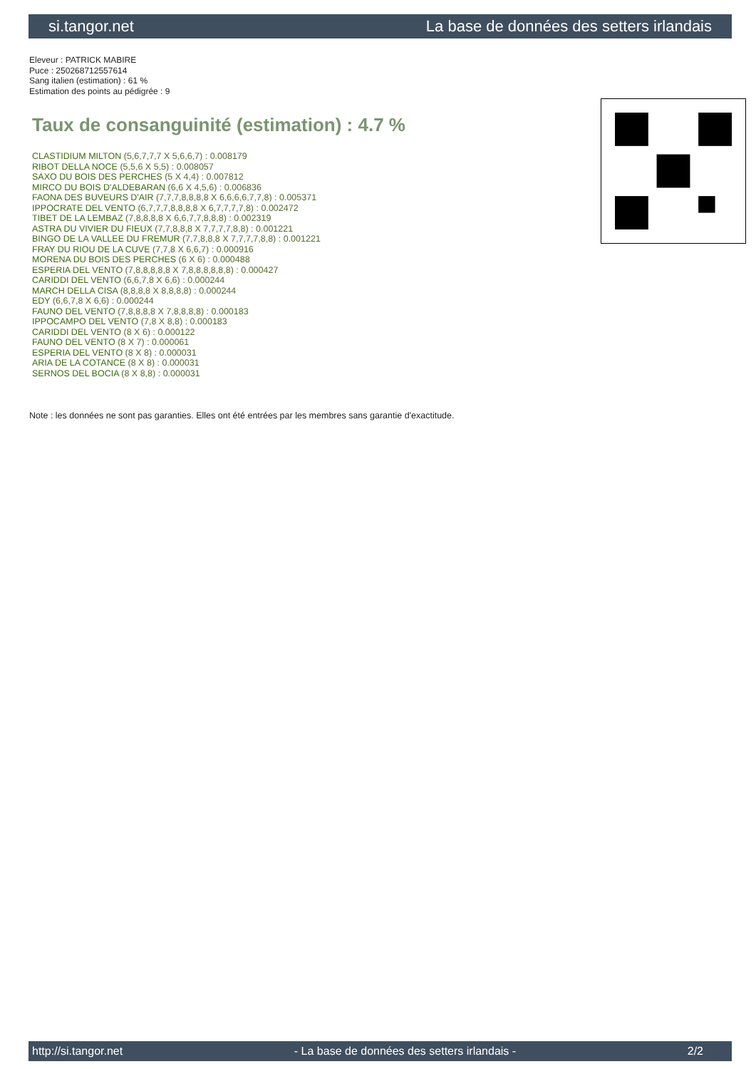si.tangor.net La base de données des setters irlandais
Eleveur : PATRICK MABIRE
Puce : 250268712557614
Sang italien (estimation) : 61 %
Estimation des points au pédigrée : 9
Taux de consanguinité (estimation) : 4.7 %
CLASTIDIUM MILTON (5,6,7,7,7 X 5,6,6,7) : 0.008179
RIBOT DELLA NOCE (5,5,6 X 5,5) : 0.008057
SAXO DU BOIS DES PERCHES (5 X 4,4) : 0.007812
MIRCO DU BOIS D'ALDEBARAN (6,6 X 4,5,6) : 0.006836
FAONA DES BUVEURS D'AIR (7,7,7,8,8,8,8 X 6,6,6,6,7,7,8) : 0.005371
IPPOCRATE DEL VENTO (6,7,7,7,8,8,8,8 X 6,7,7,7,7,8) : 0.002472
TIBET DE LA LEMBAZ (7,8,8,8,8 X 6,6,7,7,8,8,8) : 0.002319
ASTRA DU VIVIER DU FIEUX (7,7,8,8,8 X 7,7,7,7,8,8) : 0.001221
BINGO DE LA VALLEE DU FREMUR (7,7,8,8,8 X 7,7,7,7,8,8) : 0.001221
FRAY DU RIOU DE LA CUVE (7,7,8 X 6,6,7) : 0.000916
MORENA DU BOIS DES PERCHES (6 X 6) : 0.000488
ESPERIA DEL VENTO (7,8,8,8,8,8 X 7,8,8,8,8,8,8) : 0.000427
CARIDDI DEL VENTO (6,6,7,8 X 6,6) : 0.000244
MARCH DELLA CISA (8,8,8,8 X 8,8,8,8) : 0.000244
EDY (6,6,7,8 X 6,6) : 0.000244
FAUNO DEL VENTO (7,8,8,8,8 X 7,8,8,8,8) : 0.000183
IPPOCAMPO DEL VENTO (7,8 X 8,8) : 0.000183
CARIDDI DEL VENTO (8 X 6) : 0.000122
FAUNO DEL VENTO (8 X 7) : 0.000061
ESPERIA DEL VENTO (8 X 8) : 0.000031
ARIA DE LA COTANCE (8 X 8) : 0.000031
SERNOS DEL BOCIA (8 X 8,8) : 0.000031
Note : les données ne sont pas garanties. Elles ont été entrées par les membres sans garantie d'exactitude.
http://si.tangor.net - La base de données des setters irlandais - 2/2